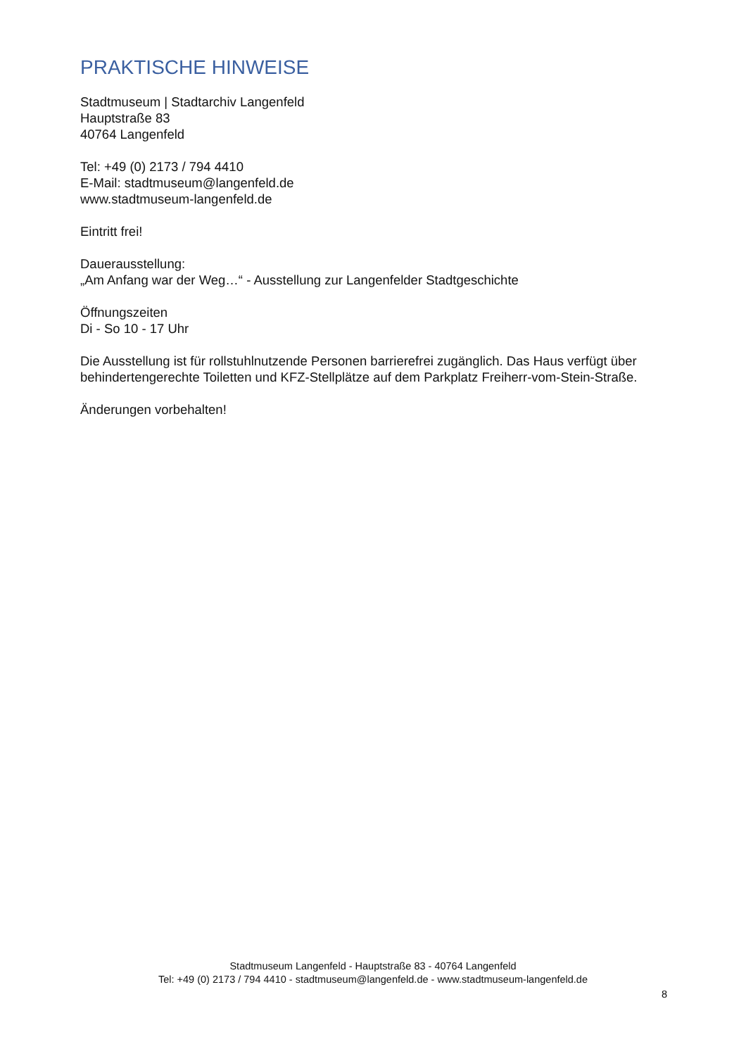PRAKTISCHE HINWEISE
Stadtmuseum | Stadtarchiv Langenfeld
Hauptstraße 83
40764 Langenfeld
Tel: +49 (0) 2173 / 794 4410
E-Mail: stadtmuseum@langenfeld.de
www.stadtmuseum-langenfeld.de
Eintritt frei!
Dauerausstellung:
„Am Anfang war der Weg…“ - Ausstellung zur Langenfelder Stadtgeschichte
Öffnungszeiten
Di - So 10 - 17 Uhr
Die Ausstellung ist für rollstuhlnutzende Personen barrierefrei zugänglich. Das Haus verfügt über behindertengerechte Toiletten und KFZ-Stellplätze auf dem Parkplatz Freiherr-vom-Stein-Straße.
Änderungen vorbehalten!
Stadtmuseum Langenfeld - Hauptstraße 83 - 40764 Langenfeld
Tel: +49 (0) 2173 / 794 4410 - stadtmuseum@langenfeld.de - www.stadtmuseum-langenfeld.de
8